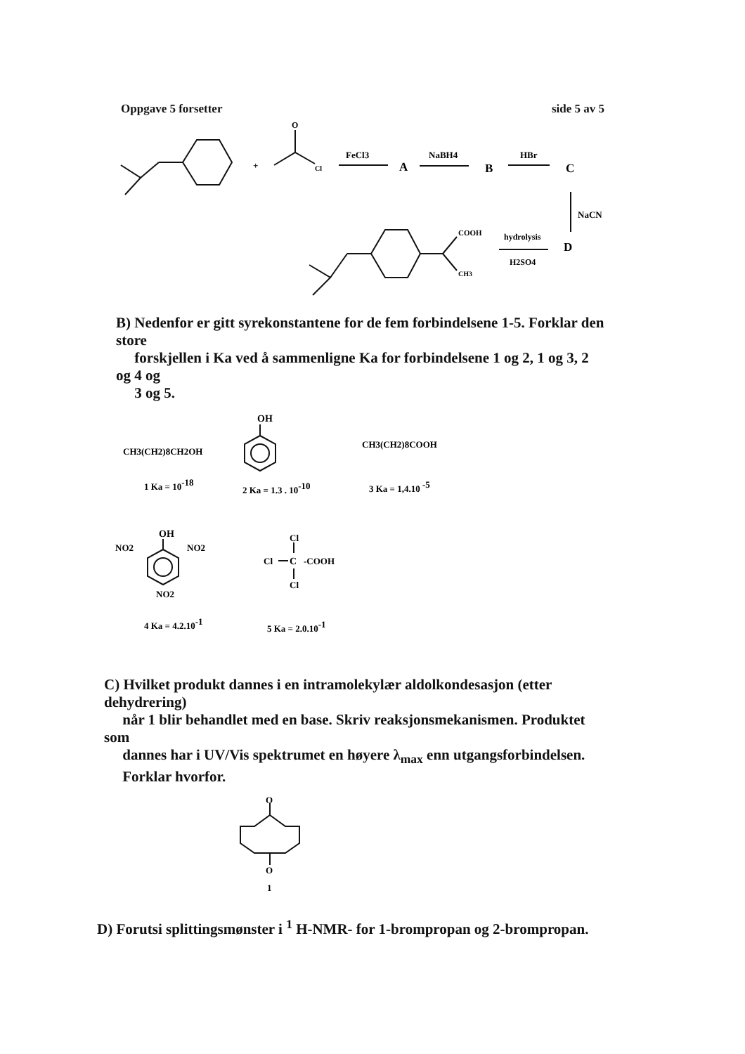Oppgave 5 forsetter side 5 av 5
+
O
Cl
FeCl3
A
NaBH4
B
HBr
C
NaCN
hydrolysis
D
H2SO4
COOH
CH3
B) Nedenfor er gitt syrekonstantene for de fem forbindelsene 1-5. Forklar den store
forskjellen i Ka ved å sammenligne Ka for forbindelsene 1 og 2, 1 og 3, 2 og 4 og
3 og 5.
OH
CH3(CH2)8CH2OH
CH3(CH2)8COOH
1 Ka = 10-18
2 Ka = 1.3 . 10-10
3 Ka = 1,4.10 -5
OH
NO2
NO2
NO2
Cl
Cl
C
-COOH
Cl
4 Ka = 4.2.10-1
5 Ka = 2.0.10-1
C) Hvilket produkt dannes i en intramolekylær aldolkondesasjon (etter dehydrering)
når 1 blir behandlet med en base. Skriv reaksjonsmekanismen. Produktet som
dannes har i UV/Vis spektrumet en høyere λ<sub>max</sub> enn utgangsforbindelsen.
Forklar hvorfor.
O
O
1
D) Forutsi splittingsmønster i <sup>1</sup> H-NMR- for 1-brompropan og 2-brompropan.